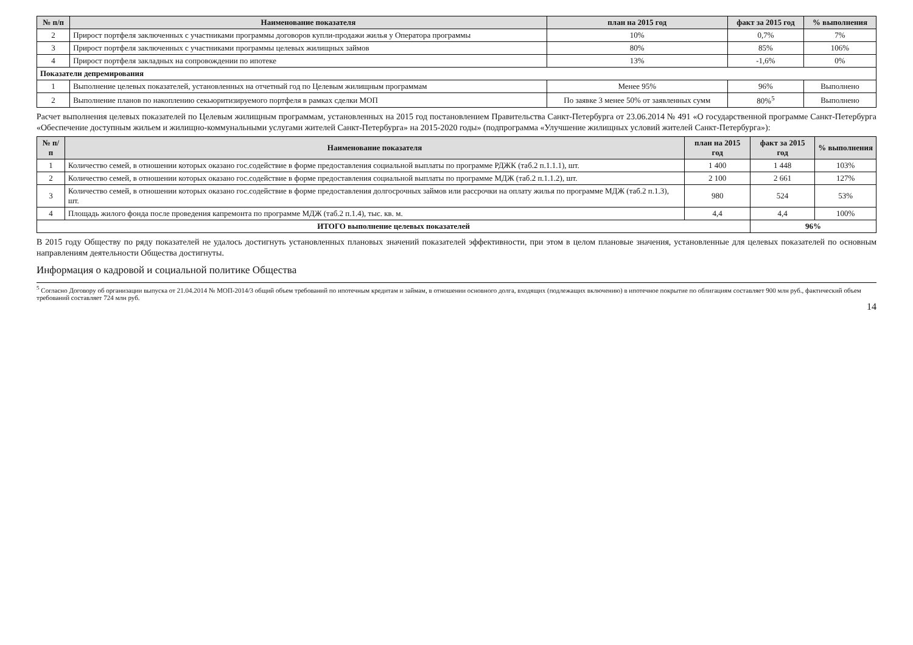| № п/п | Наименование показателя | план на 2015 год | факт за 2015 год | % выполнения |
| --- | --- | --- | --- | --- |
| 2 | Прирост портфеля заключенных с участниками программы договоров купли-продажи жилья у Оператора программы | 10% | 0,7% | 7% |
| 3 | Прирост портфеля заключенных с участниками программы целевых жилищных займов | 80% | 85% | 106% |
| 4 | Прирост портфеля закладных на сопровождении по ипотеке | 13% | -1,6% | 0% |
| Показатели депремирования | | | | |
| 1 | Выполнение целевых показателей, установленных на отчетный год по Целевым жилищным программам | Менее 95% | 96% | Выполнено |
| 2 | Выполнение планов по накоплению секьюритизируемого портфеля в рамках сделки МОП | По заявке 3 менее 50% от заявленных сумм | 80%<sup>5</sup> | Выполнено |
Расчет выполнения целевых показателей по Целевым жилищным программам, установленных на 2015 год постановлением Правительства Санкт-Петербурга от 23.06.2014 № 491 «О государственной программе Санкт-Петербурга «Обеспечение доступным жильем и жилищно-коммунальными услугами жителей Санкт-Петербурга» на 2015-2020 годы» (подпрограмма «Улучшение жилищных условий жителей Санкт-Петербурга»):
| № п/п | Наименование показателя | план на 2015 год | факт за 2015 год | % выполнения |
| --- | --- | --- | --- | --- |
| 1 | Количество семей, в отношении которых оказано гос.содействие в форме предоставления социальной выплаты по программе РДЖК (таб.2 п.1.1.1), шт. | 1 400 | 1 448 | 103% |
| 2 | Количество семей, в отношении которых оказано гос.содействие в форме предоставления социальной выплаты по программе МДЖ (таб.2 п.1.1.2), шт. | 2 100 | 2 661 | 127% |
| 3 | Количество семей, в отношении которых оказано гос.содействие в форме предоставления долгосрочных займов или рассрочки на оплату жилья по программе МДЖ (таб.2 п.1.3), шт. | 980 | 524 | 53% |
| 4 | Площадь жилого фонда после проведения капремонта по программе МДЖ (таб.2 п.1.4), тыс. кв. м. | 4,4 | 4,4 | 100% |
| ИТОГО выполнение целевых показателей | | | 96% | |
В 2015 году Обществу по ряду показателей не удалось достигнуть установленных плановых значений показателей эффективности, при этом в целом плановые значения, установленные для целевых показателей по основным направлениям деятельности Общества достигнуты.
Информация о кадровой и социальной политике Общества
<sup>5</sup> Согласно Договору об организации выпуска от 21.04.2014 № МОП-2014/3 общий объем требований по ипотечным кредитам и займам, в отношении основного долга, входящих (подлежащих включению) в ипотечное покрытие по облигациям составляет 900 млн руб., фактический объем требований составляет 724 млн руб.
14